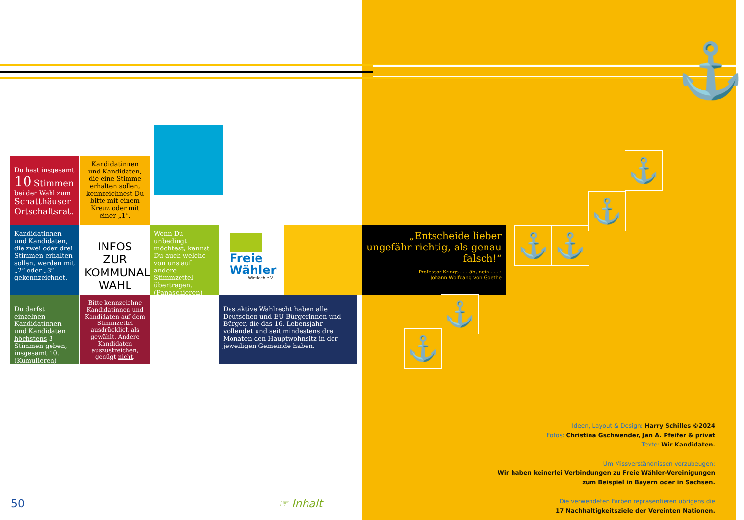⚓
Du hast insgesamt 10 Stimmen bei der Wahl zum Schatthäuser Ortschaftsrat.
Kandidatinnen und Kandidaten, die eine Stimme erhalten sollen, kennzeichnest Du bitte mit einem Kreuz oder mit einer „1“.
Kandidatinnen und Kandidaten, die zwei oder drei Stimmen erhalten sollen, werden mit „2“ oder „3“ gekennzeichnet.
INFOS ZUR KOMMUNAL-WAHL
Wenn Du unbedingt möchtest, kannst Du auch welche von uns auf andere Stimmzettel übertragen. (Panaschieren)
Freie
Wähler
Wiesloch e.V.
„Entscheide lieber ungefähr richtig, als genau falsch!“
Professor Krings . . . äh, nein . . . :
Johann Wolfgang von Goethe
Du darfst einzelnen Kandidatinnen und Kandidaten höchstens 3 Stimmen geben, insgesamt 10. (Kumulieren)
Bitte kennzeichne Kandidatinnen und Kandidaten auf dem Stimmzettel ausdrücklich als gewählt. Andere Kandidaten auszustreichen, genügt nicht.
Das aktive Wahlrecht haben alle Deutschen und EU-Bürgerinnen und Bürger, die das 16. Lebensjahr vollendet und seit mindestens drei Monaten den Hauptwohnsitz in der jeweiligen Gemeinde haben.
⚓
⚓
⚓ ⚓
⚓
⚓
Ideen, Layout & Design: Harry Schilles ©2024
Fotos: Christina Gschwender, Jan A. Pfeifer & privat
Texte: Wir Kandidaten.
Um Missverständnissen vorzubeugen:
Wir haben keinerlei Verbindungen zu Freie Wähler-Vereinigungen
zum Beispiel in Bayern oder in Sachsen.
Die verwendeten Farben repräsentieren übrigens die
17 Nachhaltigkeitsziele der Vereinten Nationen.
50 ☞ Inhalt